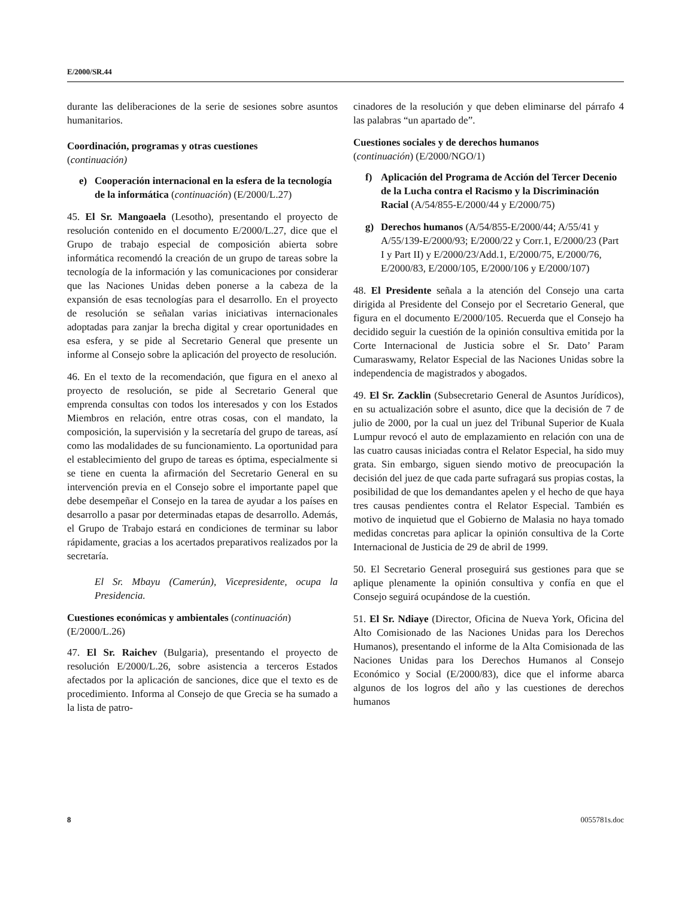E/2000/SR.44
durante las deliberaciones de la serie de sesiones sobre asuntos humanitarios.
Coordinación, programas y otras cuestiones
(continuación)
e) Cooperación internacional en la esfera de la tecnología de la informática (continuación) (E/2000/L.27)
45. El Sr. Mangoaela (Lesotho), presentando el proyecto de resolución contenido en el documento E/2000/L.27, dice que el Grupo de trabajo especial de composición abierta sobre informática recomendó la creación de un grupo de tareas sobre la tecnología de la información y las comunicaciones por considerar que las Naciones Unidas deben ponerse a la cabeza de la expansión de esas tecnologías para el desarrollo. En el proyecto de resolución se señalan varias iniciativas internacionales adoptadas para zanjar la brecha digital y crear oportunidades en esa esfera, y se pide al Secretario General que presente un informe al Consejo sobre la aplicación del proyecto de resolución.
46. En el texto de la recomendación, que figura en el anexo al proyecto de resolución, se pide al Secretario General que emprenda consultas con todos los interesados y con los Estados Miembros en relación, entre otras cosas, con el mandato, la composición, la supervisión y la secretaría del grupo de tareas, así como las modalidades de su funcionamiento. La oportunidad para el establecimiento del grupo de tareas es óptima, especialmente si se tiene en cuenta la afirmación del Secretario General en su intervención previa en el Consejo sobre el importante papel que debe desempeñar el Consejo en la tarea de ayudar a los países en desarrollo a pasar por determinadas etapas de desarrollo. Además, el Grupo de Trabajo estará en condiciones de terminar su labor rápidamente, gracias a los acertados preparativos realizados por la secretaría.
El Sr. Mbayu (Camerún), Vicepresidente, ocupa la Presidencia.
Cuestiones económicas y ambientales (continuación) (E/2000/L.26)
47. El Sr. Raichev (Bulgaria), presentando el proyecto de resolución E/2000/L.26, sobre asistencia a terceros Estados afectados por la aplicación de sanciones, dice que el texto es de procedimiento. Informa al Consejo de que Grecia se ha sumado a la lista de patro-
cinadores de la resolución y que deben eliminarse del párrafo 4 las palabras “un apartado de”.
Cuestiones sociales y de derechos humanos
(continuación) (E/2000/NGO/1)
f) Aplicación del Programa de Acción del Tercer Decenio de la Lucha contra el Racismo y la Discriminación Racial (A/54/855-E/2000/44 y E/2000/75)
g) Derechos humanos (A/54/855-E/2000/44; A/55/41 y A/55/139-E/2000/93; E/2000/22 y Corr.1, E/2000/23 (Part I y Part II) y E/2000/23/Add.1, E/2000/75, E/2000/76, E/2000/83, E/2000/105, E/2000/106 y E/2000/107)
48. El Presidente señala a la atención del Consejo una carta dirigida al Presidente del Consejo por el Secretario General, que figura en el documento E/2000/105. Recuerda que el Consejo ha decidido seguir la cuestión de la opinión consultiva emitida por la Corte Internacional de Justicia sobre el Sr. Dato’ Param Cumaraswamy, Relator Especial de las Naciones Unidas sobre la independencia de magistrados y abogados.
49. El Sr. Zacklin (Subsecretario General de Asuntos Jurídicos), en su actualización sobre el asunto, dice que la decisión de 7 de julio de 2000, por la cual un juez del Tribunal Superior de Kuala Lumpur revocó el auto de emplazamiento en relación con una de las cuatro causas iniciadas contra el Relator Especial, ha sido muy grata. Sin embargo, siguen siendo motivo de preocupación la decisión del juez de que cada parte sufragará sus propias costas, la posibilidad de que los demandantes apelen y el hecho de que haya tres causas pendientes contra el Relator Especial. También es motivo de inquietud que el Gobierno de Malasia no haya tomado medidas concretas para aplicar la opinión consultiva de la Corte Internacional de Justicia de 29 de abril de 1999.
50. El Secretario General proseguirá sus gestiones para que se aplique plenamente la opinión consultiva y confía en que el Consejo seguirá ocupándose de la cuestión.
51. El Sr. Ndiaye (Director, Oficina de Nueva York, Oficina del Alto Comisionado de las Naciones Unidas para los Derechos Humanos), presentando el informe de la Alta Comisionada de las Naciones Unidas para los Derechos Humanos al Consejo Económico y Social (E/2000/83), dice que el informe abarca algunos de los logros del año y las cuestiones de derechos humanos
8 0055781s.doc